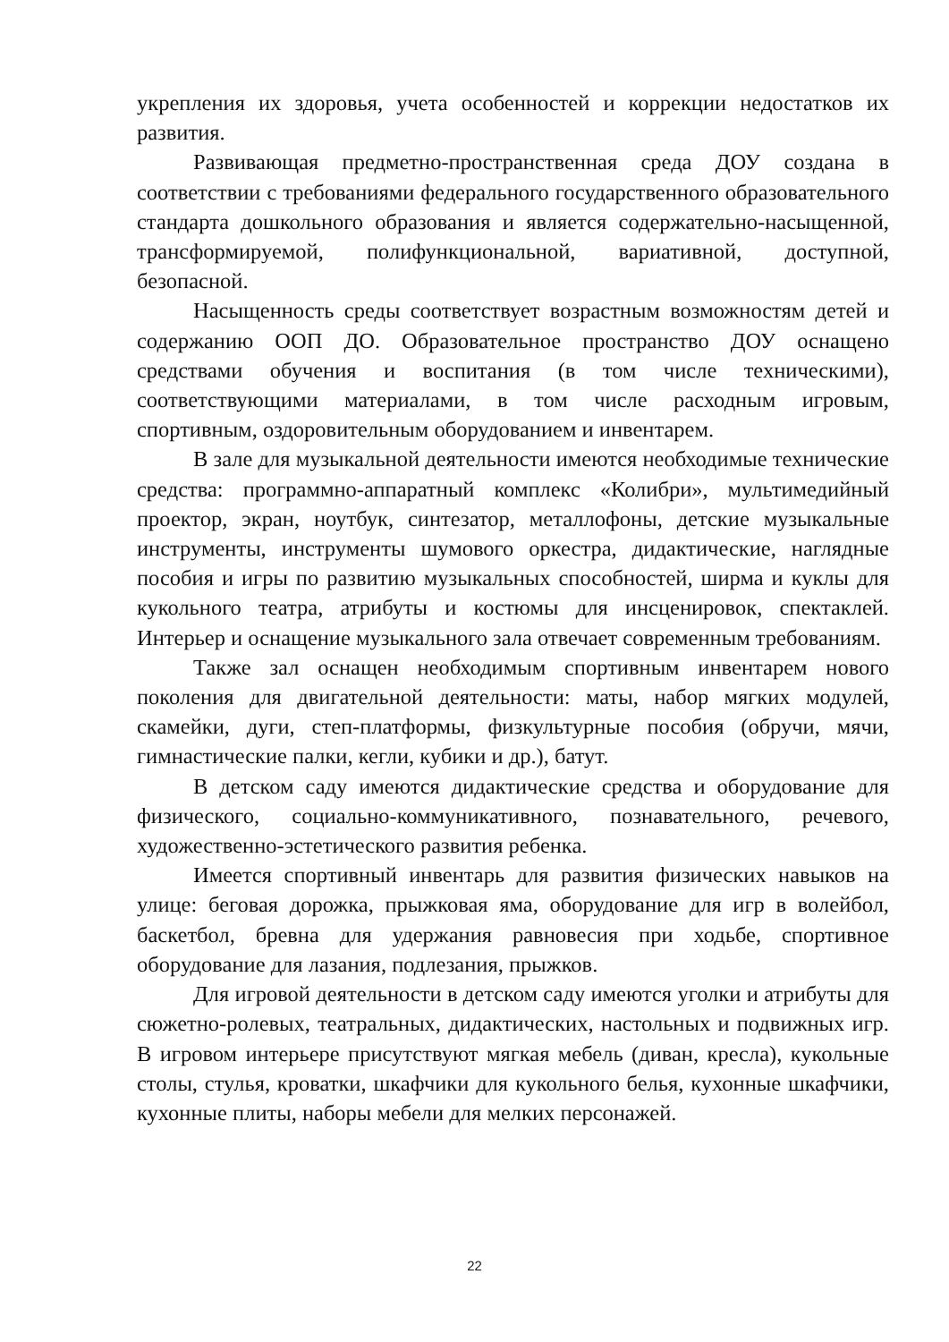укрепления их здоровья, учета особенностей и коррекции недостатков их развития.
Развивающая предметно-пространственная среда ДОУ создана в соответствии с требованиями федерального государственного образовательного стандарта дошкольного образования и является содержательно-насыщенной, трансформируемой, полифункциональной, вариативной, доступной, безопасной.
Насыщенность среды соответствует возрастным возможностям детей и содержанию ООП ДО. Образовательное пространство ДОУ оснащено средствами обучения и воспитания (в том числе техническими), соответствующими материалами, в том числе расходным игровым, спортивным, оздоровительным оборудованием и инвентарем.
В зале для музыкальной деятельности имеются необходимые технические средства: программно-аппаратный комплекс «Колибри», мультимедийный проектор, экран, ноутбук, синтезатор, металлофоны, детские музыкальные инструменты, инструменты шумового оркестра, дидактические, наглядные пособия и игры по развитию музыкальных способностей, ширма и куклы для кукольного театра, атрибуты и костюмы для инсценировок, спектаклей. Интерьер и оснащение музыкального зала отвечает современным требованиям.
Также зал оснащен необходимым спортивным инвентарем нового поколения для двигательной деятельности: маты, набор мягких модулей, скамейки, дуги, степ-платформы, физкультурные пособия (обручи, мячи, гимнастические палки, кегли, кубики и др.), батут.
В детском саду имеются дидактические средства и оборудование для физического, социально-коммуникативного, познавательного, речевого, художественно-эстетического развития ребенка.
Имеется спортивный инвентарь для развития физических навыков на улице: беговая дорожка, прыжковая яма, оборудование для игр в волейбол, баскетбол, бревна для удержания равновесия при ходьбе, спортивное оборудование для лазания, подлезания, прыжков.
Для игровой деятельности в детском саду имеются уголки и атрибуты для сюжетно-ролевых, театральных, дидактических, настольных и подвижных игр. В игровом интерьере присутствуют мягкая мебель (диван, кресла), кукольные столы, стулья, кроватки, шкафчики для кукольного белья, кухонные шкафчики, кухонные плиты, наборы мебели для мелких персонажей.
22